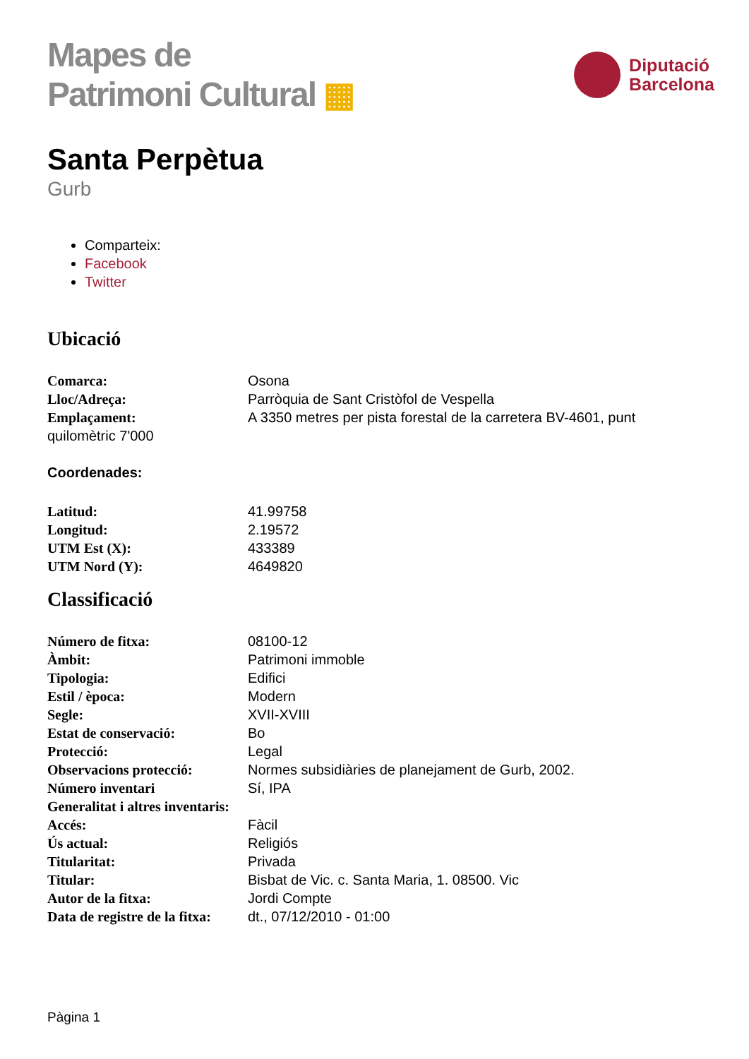Mapes de
Patrimoni Cultural ▦
Diputació
Barcelona
Santa Perpètua
Gurb
Comparteix:
Facebook
Twitter
Ubicació
Comarca: Osona
Lloc/Adreça: Parròquia de Sant Cristòfol de Vespella
Emplaçament: A 3350 metres per pista forestal de la carretera BV-4601, punt
quilomètric 7'000
Coordenades:
Latitud: 41.99758
Longitud: 2.19572
UTM Est (X): 433389
UTM Nord (Y): 4649820
Classificació
Número de fitxa: 08100-12
Àmbit: Patrimoni immoble
Tipologia: Edifici
Estil / època: Modern
Segle: XVII-XVIII
Estat de conservació: Bo
Protecció: Legal
Observacions protecció: Normes subsidiàries de planejament de Gurb, 2002.
Número inventari
Generalitat i altres inventaris:
Sí, IPA
Accés: Fàcil
Ús actual: Religiós
Titularitat: Privada
Titular: Bisbat de Vic. c. Santa Maria, 1. 08500. Vic
Autor de la fitxa: Jordi Compte
Data de registre de la fitxa:
dt., 07/12/2010 - 01:00
Pàgina 1